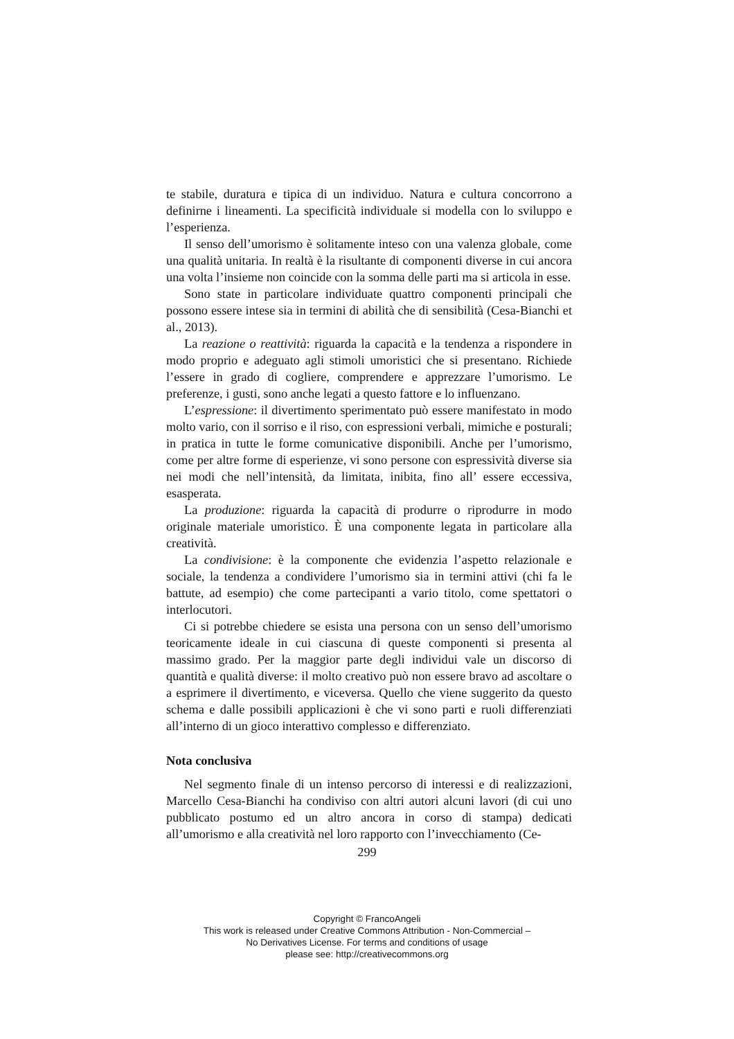te stabile, duratura e tipica di un individuo. Natura e cultura concorrono a definirne i lineamenti. La specificità individuale si modella con lo sviluppo e l’esperienza.
Il senso dell’umorismo è solitamente inteso con una valenza globale, come una qualità unitaria. In realtà è la risultante di componenti diverse in cui ancora una volta l’insieme non coincide con la somma delle parti ma si articola in esse.
Sono state in particolare individuate quattro componenti principali che possono essere intese sia in termini di abilità che di sensibilità (Cesa-Bianchi et al., 2013).
La reazione o reattività: riguarda la capacità e la tendenza a rispondere in modo proprio e adeguato agli stimoli umoristici che si presentano. Richiede l’essere in grado di cogliere, comprendere e apprezzare l’umorismo. Le preferenze, i gusti, sono anche legati a questo fattore e lo influenzano.
L’espressione: il divertimento sperimentato può essere manifestato in modo molto vario, con il sorriso e il riso, con espressioni verbali, mimiche e posturali; in pratica in tutte le forme comunicative disponibili. Anche per l’umorismo, come per altre forme di esperienze, vi sono persone con espressività diverse sia nei modi che nell’intensità, da limitata, inibita, fino all’ essere eccessiva, esasperata.
La produzione: riguarda la capacità di produrre o riprodurre in modo originale materiale umoristico. È una componente legata in particolare alla creatività.
La condivisione: è la componente che evidenzia l’aspetto relazionale e sociale, la tendenza a condividere l’umorismo sia in termini attivi (chi fa le battute, ad esempio) che come partecipanti a vario titolo, come spettatori o interlocutori.
Ci si potrebbe chiedere se esista una persona con un senso dell’umorismo teoricamente ideale in cui ciascuna di queste componenti si presenta al massimo grado. Per la maggior parte degli individui vale un discorso di quantità e qualità diverse: il molto creativo può non essere bravo ad ascoltare o a esprimere il divertimento, e viceversa. Quello che viene suggerito da questo schema e dalle possibili applicazioni è che vi sono parti e ruoli differenziati all’interno di un gioco interattivo complesso e differenziato.
Nota conclusiva
Nel segmento finale di un intenso percorso di interessi e di realizzazioni, Marcello Cesa-Bianchi ha condiviso con altri autori alcuni lavori (di cui uno pubblicato postumo ed un altro ancora in corso di stampa) dedicati all’umorismo e alla creatività nel loro rapporto con l’invecchiamento (Ce-
299
Copyright © FrancoAngeli
This work is released under Creative Commons Attribution - Non-Commercial –
No Derivatives License. For terms and conditions of usage
please see: http://creativecommons.org